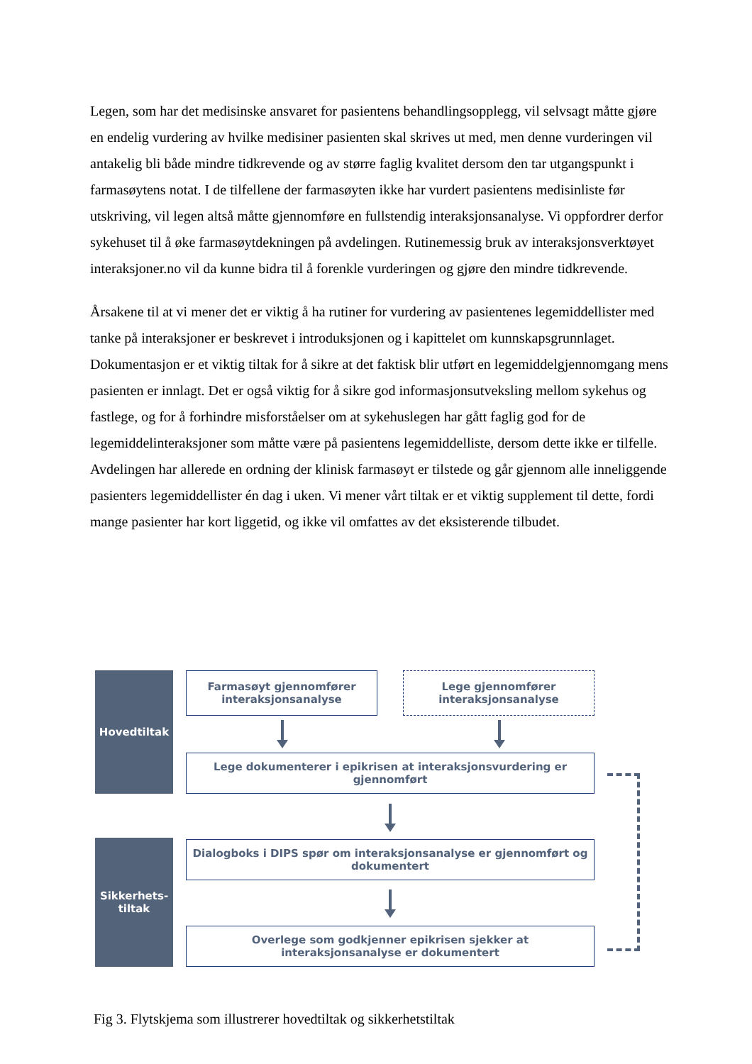Legen, som har det medisinske ansvaret for pasientens behandlingsopplegg, vil selvsagt måtte gjøre en endelig vurdering av hvilke medisiner pasienten skal skrives ut med, men denne vurderingen vil antakelig bli både mindre tidkrevende og av større faglig kvalitet dersom den tar utgangspunkt i farmasøytens notat. I de tilfellene der farmasøyten ikke har vurdert pasientens medisinliste før utskriving, vil legen altså måtte gjennomføre en fullstendig interaksjonsanalyse. Vi oppfordrer derfor sykehuset til å øke farmasøytdekningen på avdelingen. Rutinemessig bruk av interaksjonsverktøyet interaksjoner.no vil da kunne bidra til å forenkle vurderingen og gjøre den mindre tidkrevende.
Årsakene til at vi mener det er viktig å ha rutiner for vurdering av pasientenes legemiddellister med tanke på interaksjoner er beskrevet i introduksjonen og i kapittelet om kunnskapsgrunnlaget. Dokumentasjon er et viktig tiltak for å sikre at det faktisk blir utført en legemiddelgjennomgang mens pasienten er innlagt. Det er også viktig for å sikre god informasjonsutveksling mellom sykehus og fastlege, og for å forhindre misforståelser om at sykehuslegen har gått faglig god for de legemiddelinteraksjoner som måtte være på pasientens legemiddelliste, dersom dette ikke er tilfelle. Avdelingen har allerede en ordning der klinisk farmasøyt er tilstede og går gjennom alle inneliggende pasienters legemiddellister én dag i uken. Vi mener vårt tiltak er et viktig supplement til dette, fordi mange pasienter har kort liggetid, og ikke vil omfattes av det eksisterende tilbudet.
Hovedtiltak
Sikkerhets-
tiltak
Farmasøyt gjennomfører
interaksjonsanalyse
Lege gjennomfører
interaksjonsanalyse
Lege dokumenterer i epikrisen at interaksjonsvurdering er gjennomført
Dialogboks i DIPS spør om interaksjonsanalyse er gjennomført og dokumentert
Overlege som godkjenner epikrisen sjekker at interaksjonsanalyse er dokumentert
Fig 3. Flytskjema som illustrerer hovedtiltak og sikkerhetstiltak